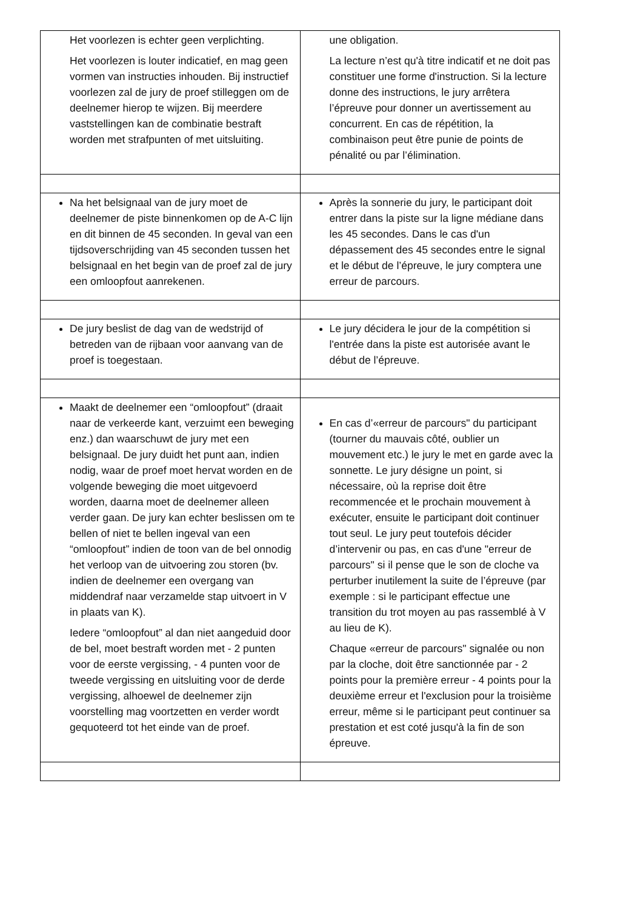| Het voorlezen is echter geen verplichting. Het voorlezen is louter indicatief, en mag geen vormen van instructies inhouden. Bij instructief voorlezen zal de jury de proef stilleggen om de deelnemer hierop te wijzen. Bij meerdere vaststellingen kan de combinatie bestraft worden met strafpunten of met uitsluiting. | une obligation. La lecture n’est qu'à titre indicatif et ne doit pas constituer une forme d'instruction. Si la lecture donne des instructions, le jury arrêtera l’épreuve pour donner un avertissement au concurrent. En cas de répétition, la combinaison peut être punie de points de pénalité ou par l’élimination. |
| Na het belsignaal van de jury moet de deelnemer de piste binnenkomen op de A-C lijn en dit binnen de 45 seconden. In geval van een tijdsoverschrijding van 45 seconden tussen het belsignaal en het begin van de proef zal de jury een omloopfout aanrekenen. | Après la sonnerie du jury, le participant doit entrer dans la piste sur la ligne médiane dans les 45 secondes. Dans le cas d'un dépassement des 45 secondes entre le signal et le début de l’épreuve, le jury comptera une erreur de parcours. |
| De jury beslist de dag van de wedstrijd of betreden van de rijbaan voor aanvang van de proef is toegestaan. | Le jury décidera le jour de la compétition si l'entrée dans la piste est autorisée avant le début de l’épreuve. |
| Maakt de deelnemer een “omloopfout” (draait naar de verkeerde kant, verzuimt een beweging enz.) dan waarschuwt de jury met een belsignaal. De jury duidt het punt aan, indien nodig, waar de proef moet hervat worden en de volgende beweging die moet uitgevoerd worden, daarna moet de deelnemer alleen verder gaan. De jury kan echter beslissen om te bellen of niet te bellen ingeval van een “omloopfout” indien de toon van de bel onnodig het verloop van de uitvoering zou storen (bv. indien de deelnemer een overgang van middendraf naar verzamelde stap uitvoert in V in plaats van K). Iedere “omloopfout” al dan niet aangeduid door de bel, moet bestraft worden met - 2 punten voor de eerste vergissing, - 4 punten voor de tweede vergissing en uitsluiting voor de derde vergissing, alhoewel de deelnemer zijn voorstelling mag voortzetten en verder wordt gequoteerd tot het einde van de proef. | En cas d’«erreur de parcours" du participant (tourner du mauvais côté, oublier un mouvement etc.) le jury le met en garde avec la sonnette. Le jury désigne un point, si nécessaire, où la reprise doit être recommencée et le prochain mouvement à exécuter, ensuite le participant doit continuer tout seul. Le jury peut toutefois décider d’intervenir ou pas, en cas d'une "erreur de parcours" si il pense que le son de cloche va perturber inutilement la suite de l’épreuve (par exemple : si le participant effectue une transition du trot moyen au pas rassemblé à V au lieu de K). Chaque «erreur de parcours" signalée ou non par la cloche, doit être sanctionnée par - 2 points pour la première erreur - 4 points pour la deuxième erreur et l'exclusion pour la troisième erreur, même si le participant peut continuer sa prestation et est coté jusqu'à la fin de son épreuve. |